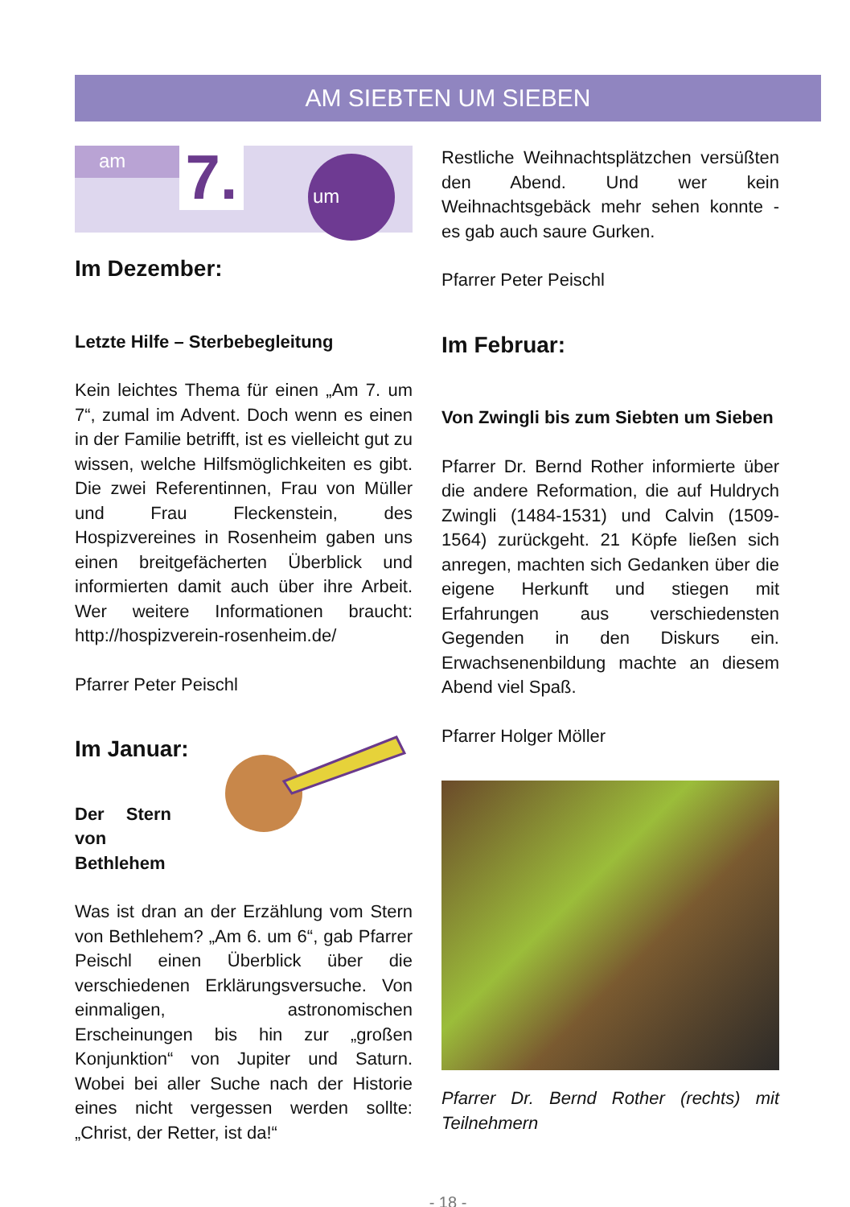AM SIEBTEN UM SIEBEN
am
7.
um
Im Dezember:
Letzte Hilfe – Sterbebegleitung
Kein leichtes Thema für einen „Am 7. um 7“, zumal im Advent. Doch wenn es einen in der Familie betrifft, ist es vielleicht gut zu wissen, welche Hilfsmöglichkeiten es gibt. Die zwei Referentinnen, Frau von Müller und Frau Fleckenstein, des Hospizvereines in Rosenheim gaben uns einen breitgefächerten Überblick und informierten damit auch über ihre Arbeit. Wer weitere Informationen braucht: http://hospizverein-rosenheim.de/
Pfarrer Peter Peischl
Im Januar:
Der Stern von Bethlehem
Was ist dran an der Erzählung vom Stern von Bethlehem? „Am 6. um 6“, gab Pfarrer Peischl einen Überblick über die verschiedenen Erklärungsversuche. Von einmaligen, astronomischen Erscheinungen bis hin zur „großen Konjunktion“ von Jupiter und Saturn. Wobei bei aller Suche nach der Historie eines nicht vergessen werden sollte: „Christ, der Retter, ist da!“
Restliche Weihnachtsplätzchen versüßten den Abend. Und wer kein Weihnachtsgebäck mehr sehen konnte - es gab auch saure Gurken.
Pfarrer Peter Peischl
Im Februar:
Von Zwingli bis zum Siebten um Sieben
Pfarrer Dr. Bernd Rother informierte über die andere Reformation, die auf Huldrych Zwingli (1484-1531) und Calvin (1509-1564) zurückgeht. 21 Köpfe ließen sich anregen, machten sich Gedanken über die eigene Herkunft und stiegen mit Erfahrungen aus verschiedensten Gegenden in den Diskurs ein. Erwachsenenbildung machte an diesem Abend viel Spaß.
Pfarrer Holger Möller
Pfarrer Dr. Bernd Rother (rechts) mit Teilnehmern
- 18 -